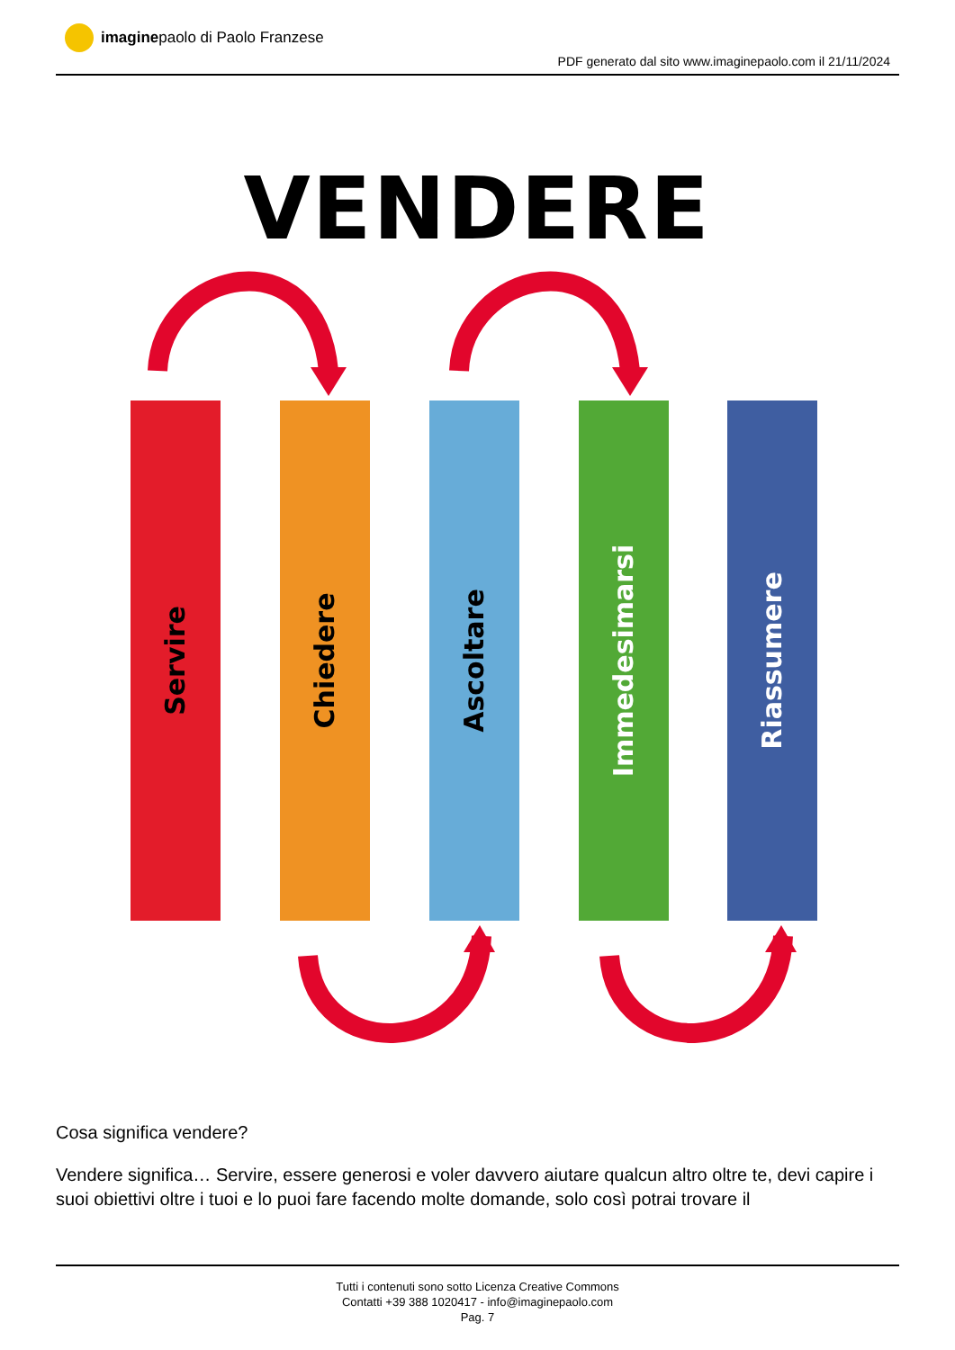imagine paolo di Paolo Franzese
PDF generato dal sito www.imaginepaolo.com il 21/11/2024
VENDERE
Servire
Chiedere
Ascoltare
Immedesimarsi
Riassumere
Cosa significa vendere?
Vendere significa… Servire, essere generosi e voler davvero aiutare qualcun altro oltre te, devi capire i suoi obiettivi oltre i tuoi e lo puoi fare facendo molte domande, solo così potrai trovare il
Tutti i contenuti sono sotto Licenza Creative Commons
Contatti +39 388 1020417 - info@imaginepaolo.com
Pag. 7